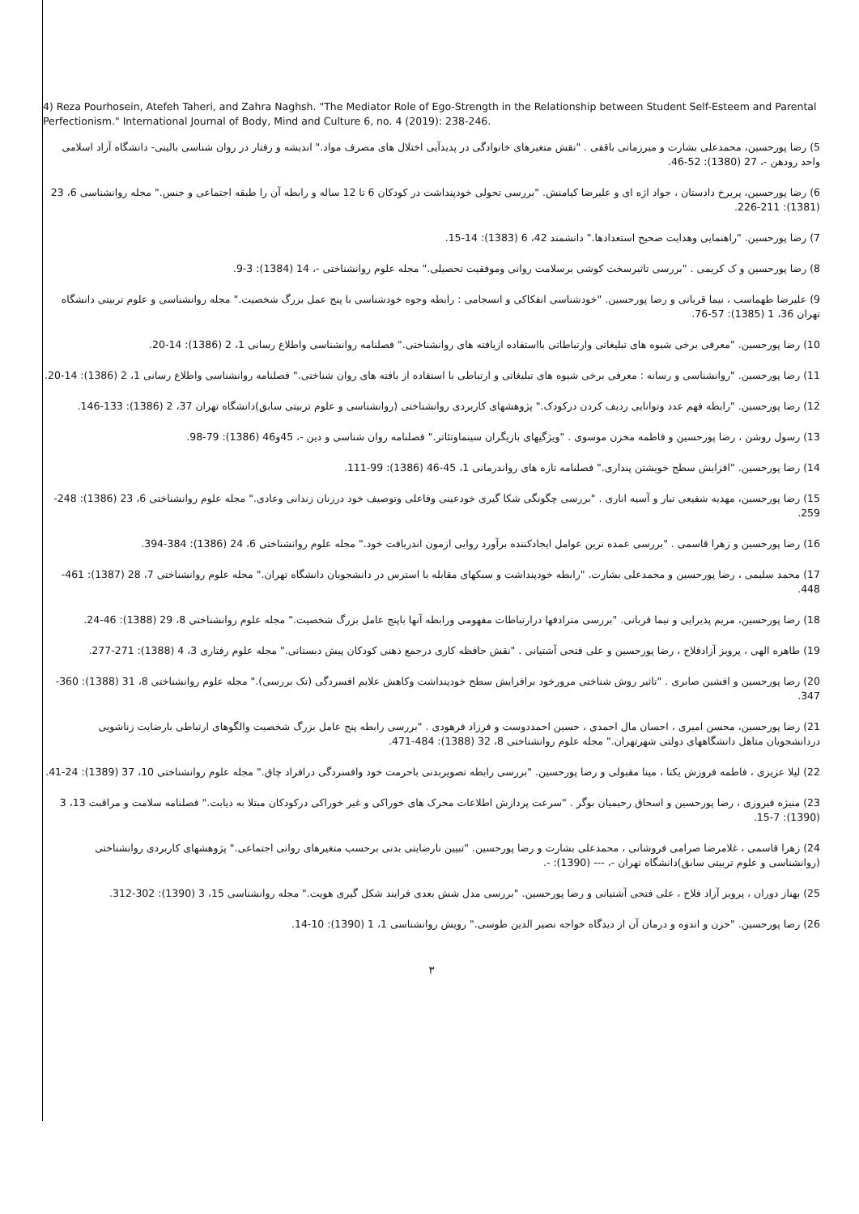4) Reza Pourhosein, Atefeh Taheri, and Zahra Naghsh. "The Mediator Role of Ego-Strength in the Relationship between Student Self-Esteem and Parental Perfectionism." International Journal of Body, Mind and Culture 6, no. 4 (2019): 238-246.
5) رضا پورحسین، محمدعلی بشارت و میرزمانی باقفی . "نقش متغیرهای خانوادگی در پدیدآیی اختلال های مصرف مواد." اندیشه و رفتار در روان شناسی بالینی- دانشگاه آزاد اسلامی واحد رودهن -، 27 (1380): 52-46.
6) رضا پورحسین، پریرخ دادستان ، جواد اژه ای و علیرضا کیامنش. "بررسی تحولی خودپنداشت در کودکان 6 تا 12 ساله و رابطه آن را طبقه اجتماعی و جنس." مجله روانشناسی 6، 23 (1381): 211-226.
7) رضا پورحسین. "راهنمایی وهدایت صحیح استعدادها." دانشمند 42، 6 (1383): 14-15.
8) رضا پورحسین و ک کریمی . "بررسی تاثیرسخت کوشی برسلامت روانی وموفقیت تحصیلی." مجله علوم روانشناختی -، 14 (1384): 3-9.
9) علیرضا طهماسب ، نیما قربانی و رضا پورحسین. "خودشناسی انفکاکی و انسجامی : رابطه وجوه خودشناسی با پنج عمل بزرگ شخصیت." مجله روانشناسی و علوم تربیتی دانشگاه تهران 36، 1 (1385): 57-76.
10) رضا پورحسین. "معرفی برخی شیوه های تبلیغاتی وارتباطاتی بااستفاده ازیافته های روانشناختی." فصلنامه روانشناسی واطلاع رسانی 1، 2 (1386): 14-20.
11) رضا پورحسین. "روانشناسی و رسانه : معرفی برخی شیوه های تبلیغاتی و ارتباطی با استفاده از یافته های روان شناختی." فصلنامه روانشناسی واطلاع رسانی 1، 2 (1386): 14-20.
12) رضا پورحسین. "رابطه فهم عدد وتوانایی ردیف کردن درکودک." پژوهشهای کاربردی روانشناختی (روانشناسی و علوم تربیتی سابق)دانشگاه تهران 37، 2 (1386): 133-146.
13) رسول روشن ، رضا پورحسین و فاطمه مخزن موسوی . "ویژگیهای بازیگران سینماوتئاتر." فصلنامه روان شناسی و دین -، 45و46 (1386): 79-98.
14) رضا پورحسین. "افزایش سطح خویشتن پنداری." فصلنامه تازه های رواندرمانی 1، 45-46 (1386): 99-111.
15) رضا پورحسین، مهدیه شفیعی تبار و آسیه اناری . "بررسی چگونگی شکا گیری خودعینی وفاعلی وتوصیف خود درزنان زندانی وعادی." مجله علوم روانشناختی 6، 23 (1386): 248-259.
16) رضا پورحسین و زهرا قاسمی . "بررسی عمده ترین عوامل ایجادکننده برآورد روایی ازمون اندریافت خود." مجله علوم روانشناختی 6، 24 (1386): 384-394.
17) محمد سلیمی ، رضا پورحسین و محمدعلی بشارت. "رابطه خودپنداشت و سبکهای مقابله با استرس در دانشجویان دانشگاه تهران." مجله علوم روانشناختی 7، 28 (1387): 461-448.
18) رضا پورحسین، مریم پذیرایی و نیما قربانی. "بررسی مترادفها درارتباطات مفهومی ورابطه آنها باپنج عامل بزرگ شخصیت." مجله علوم روانشناختی 8، 29 (1388): 46-24.
19) طاهره الهی ، پرویز آزادفلاح ، رضا پورحسین و علی فتحی آشتیانی . "نقش حافظه کاری درجمع ذهنی کودکان پیش دبستانی." مجله علوم رفتاری 3، 4 (1388): 271-277.
20) رضا پورحسین و افشین صابری . "تاثیر روش شناختی مرورخود برافزایش سطح خودپنداشت وکاهش علایم افسردگی (تک بررسی)." مجله علوم روانشناختی 8، 31 (1388): 360-347.
21) رضا پورحسین، محسن امیری ، احسان مال احمدی ، حسین احمددوست و فرزاد فرهودی . "بررسی رابطه پنج عامل بزرگ شخصیت والگوهای ارتباطی بارضایت زناشویی دردانشجویان متاهل دانشگاههای دولتی شهرتهران." مجله علوم روانشناختی 8، 32 (1388): 484-471.
22) لیلا عزیزی ، فاطمه فروزش یکتا ، مینا مقبولی و رضا پورحسین. "بررسی رابطه تصویربدنی باحرمت خود وافسردگی درافراد چاق." مجله علوم روانشناختی 10، 37 (1389): 24-41.
23) منیژه فیروزی ، رضا پورحسین و اسحاق رحیمیان بوگر . "سرعت پردازش اطلاعات محرک های خوراکی و غیر خوراکی درکودکان مبتلا به دیابت." فصلنامه سلامت و مراقبت 13، 3 (1390): 7-15.
24) زهرا قاسمی ، غلامرضا صرامی فروشانی ، محمدعلی بشارت و رضا پورحسین. "تبیین نارضایتی بدنی برحسب متغیرهای روانی اجتماعی." پژوهشهای کاربردی روانشناختی (روانشناسی و علوم تربیتی سابق)دانشگاه تهران -، --- (1390): -.
25) بهناز دوران ، پرویز آزاد فلاح ، علی فتحی آشتیانی و رضا پورحسین. "بررسی مدل شش بعدی فرایند شکل گیری هویت." مجله روانشناسی 15، 3 (1390): 302-312.
26) رضا پورحسین. "حزن و اندوه و درمان آن از دیدگاه خواجه نصیر الدین طوسی." رویش روانشناسی 1، 1 (1390): 10-14.
۳